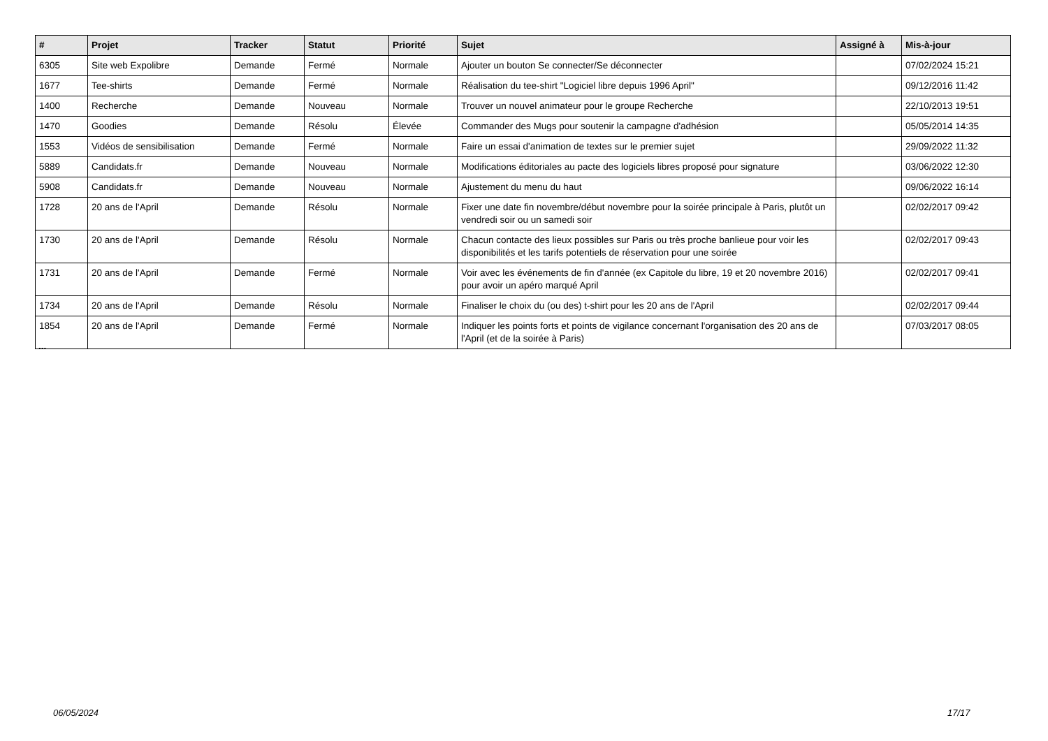| # | Projet | Tracker | Statut | Priorité | Sujet | Assigné à | Mis-à-jour |
| --- | --- | --- | --- | --- | --- | --- | --- |
| 6305 | Site web Expolibre | Demande | Fermé | Normale | Ajouter un bouton Se connecter/Se déconnecter | | 07/02/2024 15:21 |
| 1677 | Tee-shirts | Demande | Fermé | Normale | Réalisation du tee-shirt "Logiciel libre depuis 1996 April" | | 09/12/2016 11:42 |
| 1400 | Recherche | Demande | Nouveau | Normale | Trouver un nouvel animateur pour le groupe Recherche | | 22/10/2013 19:51 |
| 1470 | Goodies | Demande | Résolu | Élevée | Commander des Mugs pour soutenir la campagne d'adhésion | | 05/05/2014 14:35 |
| 1553 | Vidéos de sensibilisation | Demande | Fermé | Normale | Faire un essai d'animation de textes sur le premier sujet | | 29/09/2022 11:32 |
| 5889 | Candidats.fr | Demande | Nouveau | Normale | Modifications éditoriales au pacte des logiciels libres proposé pour signature | | 03/06/2022 12:30 |
| 5908 | Candidats.fr | Demande | Nouveau | Normale | Ajustement du menu du haut | | 09/06/2022 16:14 |
| 1728 | 20 ans de l'April | Demande | Résolu | Normale | Fixer une date fin novembre/début novembre pour la soirée principale à Paris, plutôt un vendredi soir ou un samedi soir | | 02/02/2017 09:42 |
| 1730 | 20 ans de l'April | Demande | Résolu | Normale | Chacun contacte des lieux possibles sur Paris ou très proche banlieue pour voir les disponibilités et les tarifs potentiels de réservation pour une soirée | | 02/02/2017 09:43 |
| 1731 | 20 ans de l'April | Demande | Fermé | Normale | Voir avec les événements de fin d'année (ex Capitole du libre, 19 et 20 novembre 2016) pour avoir un apéro marqué April | | 02/02/2017 09:41 |
| 1734 | 20 ans de l'April | Demande | Résolu | Normale | Finaliser le choix du (ou des) t-shirt pour les 20 ans de l'April | | 02/02/2017 09:44 |
| 1854 | 20 ans de l'April | Demande | Fermé | Normale | Indiquer les points forts et points de vigilance concernant l'organisation des 20 ans de l'April (et de la soirée à Paris) | | 07/03/2017 08:05 |
...
06/05/2024 17/17